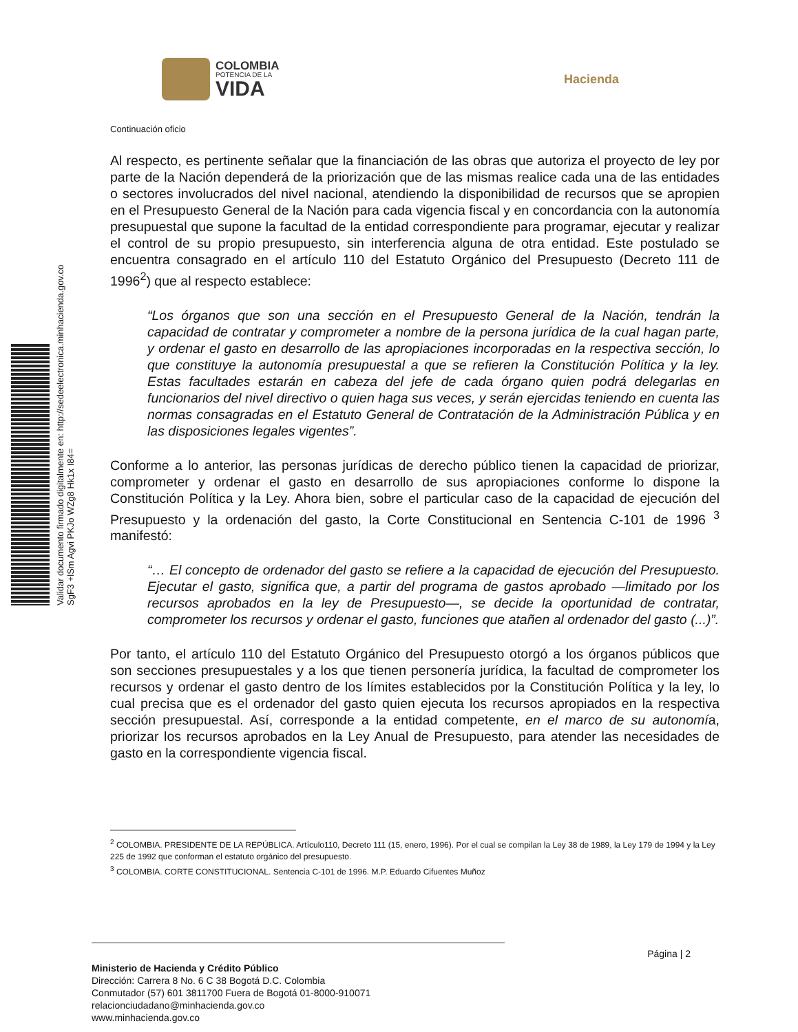COLOMBIA
POTENCIA DE LA
VIDA
Hacienda
Validar documento firmado digitalmente en: http://sedeelectronica.minhacienda.gov.co
SgF3 +lSm Agvi PKJo WZg8 Hk1x I84=
Continuación oficio
Al respecto, es pertinente señalar que la financiación de las obras que autoriza el proyecto de ley por parte de la Nación dependerá de la priorización que de las mismas realice cada una de las entidades o sectores involucrados del nivel nacional, atendiendo la disponibilidad de recursos que se apropien en el Presupuesto General de la Nación para cada vigencia fiscal y en concordancia con la autonomía presupuestal que supone la facultad de la entidad correspondiente para programar, ejecutar y realizar el control de su propio presupuesto, sin interferencia alguna de otra entidad. Este postulado se encuentra consagrado en el artículo 110 del Estatuto Orgánico del Presupuesto (Decreto 111 de 1996<sup>2</sup>) que al respecto establece:
“Los órganos que son una sección en el Presupuesto General de la Nación, tendrán la capacidad de contratar y comprometer a nombre de la persona jurídica de la cual hagan parte, y ordenar el gasto en desarrollo de las apropiaciones incorporadas en la respectiva sección, lo que constituye la autonomía presupuestal a que se refieren la Constitución Política y la ley. Estas facultades estarán en cabeza del jefe de cada órgano quien podrá delegarlas en funcionarios del nivel directivo o quien haga sus veces, y serán ejercidas teniendo en cuenta las normas consagradas en el Estatuto General de Contratación de la Administración Pública y en las disposiciones legales vigentes”.
Conforme a lo anterior, las personas jurídicas de derecho público tienen la capacidad de priorizar, comprometer y ordenar el gasto en desarrollo de sus apropiaciones conforme lo dispone la Constitución Política y la Ley. Ahora bien, sobre el particular caso de la capacidad de ejecución del Presupuesto y la ordenación del gasto, la Corte Constitucional en Sentencia C-101 de 1996 <sup>3</sup> manifestó:
“… El concepto de ordenador del gasto se refiere a la capacidad de ejecución del Presupuesto. Ejecutar el gasto, significa que, a partir del programa de gastos aprobado —limitado por los recursos aprobados en la ley de Presupuesto—, se decide la oportunidad de contratar, comprometer los recursos y ordenar el gasto, funciones que atañen al ordenador del gasto (...)”.
Por tanto, el artículo 110 del Estatuto Orgánico del Presupuesto otorgó a los órganos públicos que son secciones presupuestales y a los que tienen personería jurídica, la facultad de comprometer los recursos y ordenar el gasto dentro de los límites establecidos por la Constitución Política y la ley, lo cual precisa que es el ordenador del gasto quien ejecuta los recursos apropiados en la respectiva sección presupuestal. Así, corresponde a la entidad competente, en el marco de su autonomía, priorizar los recursos aprobados en la Ley Anual de Presupuesto, para atender las necesidades de gasto en la correspondiente vigencia fiscal.
<sup>2</sup> COLOMBIA. PRESIDENTE DE LA REPÚBLICA. Artículo110, Decreto 111 (15, enero, 1996). Por el cual se compilan la Ley 38 de 1989, la Ley 179 de 1994 y la Ley 225 de 1992 que conforman el estatuto orgánico del presupuesto.
<sup>3</sup> COLOMBIA. CORTE CONSTITUCIONAL. Sentencia C-101 de 1996. M.P. Eduardo Cifuentes Muñoz
Página | 2
Ministerio de Hacienda y Crédito Público
Dirección: Carrera 8 No. 6 C 38 Bogotá D.C. Colombia
Conmutador (57) 601 3811700 Fuera de Bogotá 01-8000-910071
relacionciudadano@minhacienda.gov.co
www.minhacienda.gov.co